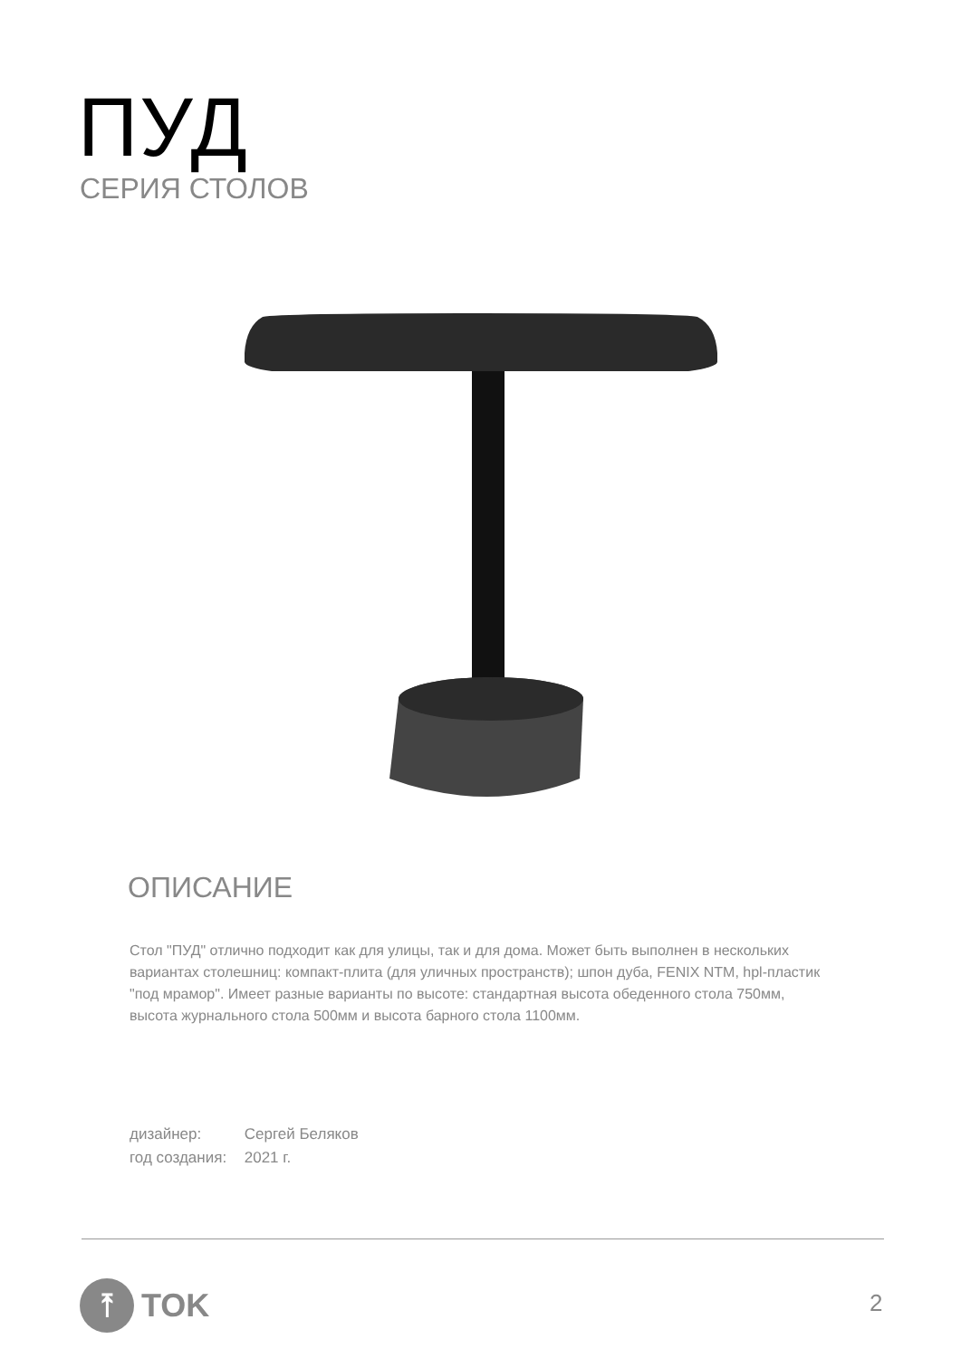ПУД
СЕРИЯ СТОЛОВ
ОПИСАНИЕ
Стол "ПУД" отлично подходит как для улицы, так и для дома. Может быть выполнен в нескольких вариантах столешниц: компакт-плита (для уличных пространств); шпон дуба, FENIX NTM, hpl-пластик "под мрамор". Имеет разные варианты по высоте: стандартная высота обеденного стола 750мм, высота журнального стола 500мм и высота барного стола 1100мм.
дизайнер: Сергей Беляков
год создания: 2021 г.
⤒
TOK
2